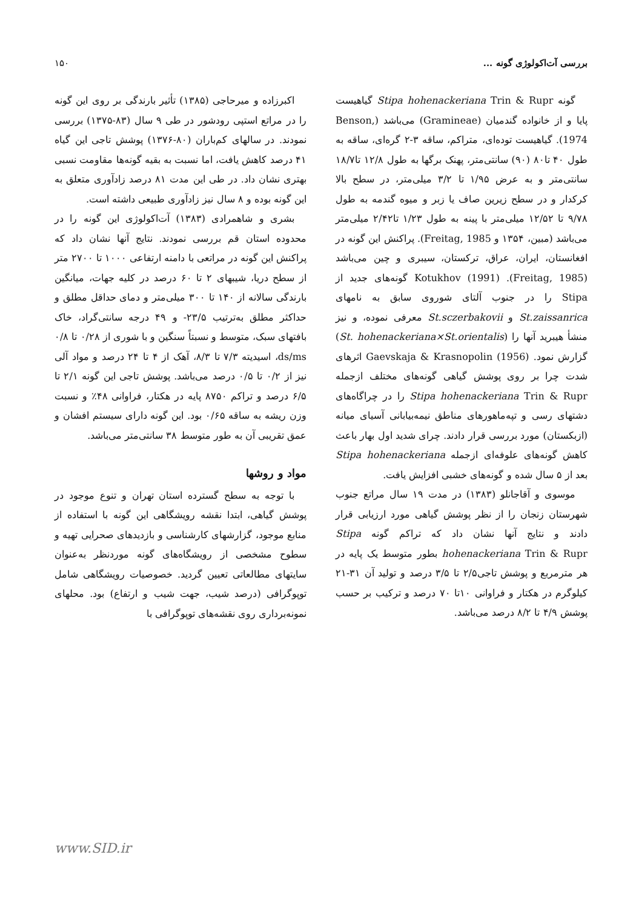بررسی آت‌اکولوژی گونه ... ۱۵۰
گونه Stipa hohenackeriana Trin & Rupr گیاهیست پایا و از خانواده گندمیان (Gramineae) می‌باشد (Benson, 1974). گیاهیست توده‌ای، متراکم، ساقه ۳-۲ گره‌ای، ساقه به طول ۴۰ تا۸۰ (۹۰) سانتی‌متر، پهنک برگها به طول ۱۲/۸ تا۱۸/۷ سانتی‌متر و به عرض ۱/۹۵ تا ۳/۲ میلی‌متر، در سطح بالا کرکدار و در سطح زیرین صاف یا زبر و میوه گندمه به طول ۹/۷۸ تا ۱۲/۵۲ میلی‌متر با پینه به طول ۱/۲۳ تا۲/۴۲ میلی‌متر می‌باشد (مبین، ۱۳۵۴ و Freitag, 1985). پراکنش این گونه در افغانستان، ایران، عراق، ترکستان، سیبری و چین می‌باشد (Freitag, 1985). Kotukhov (1991) گونه‌های جدید از Stipa را در جنوب آلتای شوروی سابق به نامهای St.zaissanrica و St.sczerbakovii معرفی نموده، و نیز منشأ هیبرید آنها را (St. hohenackeriana×St.orientalis) گزارش نمود. Gaevskaja & Krasnopolin (1956) اثرهای شدت چرا بر روی پوشش گیاهی گونه‌های مختلف ازجمله Stipa hohenackeriana Trin & Rupr را در چراگاه‌های دشتهای رسی و تپه‌ماهورهای مناطق نیمه‌بیابانی آسیای میانه (ازبکستان) مورد بررسی قرار دادند. چرای شدید اول بهار باعث کاهش گونه‌های علوفه‌ای ازجمله Stipa hohenackeriana بعد از ۵ سال شده و گونه‌های خشبی افزایش یافت.
موسوی و آقاجانلو (۱۳۸۳) در مدت ۱۹ سال مراتع جنوب شهرستان زنجان را از نظر پوشش گیاهی مورد ارزیابی قرار دادند و نتایج آنها نشان داد که تراکم گونه Stipa hohenackeriana Trin & Rupr بطور متوسط یک پایه در هر مترمربع و پوشش تاجی۲/۵ تا ۳/۵ درصد و تولید آن ۳۱-۲۱ کیلوگرم در هکتار و فراوانی ۱۰تا ۷۰ درصد و ترکیب بر حسب پوشش ۴/۹ تا ۸/۲ درصد می‌باشد.
اکبرزاده و میرحاجی (۱۳۸۵) تأثیر بارندگی بر روی این گونه را در مراتع استپی رودشور در طی ۹ سال (۸۳-۱۳۷۵) بررسی نمودند. در سالهای کم‌باران (۸۰-۱۳۷۶) پوشش تاجی این گیاه ۴۱ درصد کاهش یافت، اما نسبت به بقیه گونه‌ها مقاومت نسبی بهتری نشان داد. در طی این مدت ۸۱ درصد زادآوری متعلق به این گونه بوده و ۸ سال نیز زادآوری طبیعی داشته است.
بشری و شاهمرادی (۱۳۸۳) آت‌اکولوژی این گونه را در محدوده استان قم بررسی نمودند. نتایج آنها نشان داد که پراکنش این گونه در مراتعی با دامنه ارتفاعی ۱۰۰۰ تا ۲۷۰۰ متر از سطح دریا، شیبهای ۲ تا ۶۰ درصد در کلیه جهات، میانگین بارندگی سالانه از ۱۴۰ تا ۳۰۰ میلی‌متر و دمای حداقل مطلق و حداکثر مطلق به‌ترتیب ۲۳/۵- و ۴۹ درجه سانتی‌گراد، خاک بافتهای سبک، متوسط و نسبتاً سنگین و با شوری از ۰/۲۸ تا ۰/۸ ds/ms، اسیدیته ۷/۳ تا ۸/۳، آهک از ۴ تا ۲۴ درصد و مواد آلی نیز از ۰/۲ تا ۰/۵ درصد می‌باشد. پوشش تاجی این گونه ۲/۱ تا ۶/۵ درصد و تراکم ۸۷۵۰ پایه در هکتار، فراوانی ۴۸٪ و نسبت وزن ریشه به ساقه ۰/۶۵ بود. این گونه دارای سیستم افشان و عمق تقریبی آن به طور متوسط ۳۸ سانتی‌متر می‌باشد.
مواد و روشها
با توجه به سطح گسترده استان تهران و تنوع موجود در پوشش گیاهی، ابتدا نقشه رویشگاهی این گونه با استفاده از منابع موجود، گزارشهای کارشناسی و بازدیدهای صحرایی تهیه و سطوح مشخصی از رویشگاه‌های گونه موردنظر به‌عنوان سایتهای مطالعاتی تعیین گردید. خصوصیات رویشگاهی شامل توپوگرافی (درصد شیب، جهت شیب و ارتفاع) بود. محلهای نمونه‌برداری روی نقشه‌های توپوگرافی با
www.SID.ir